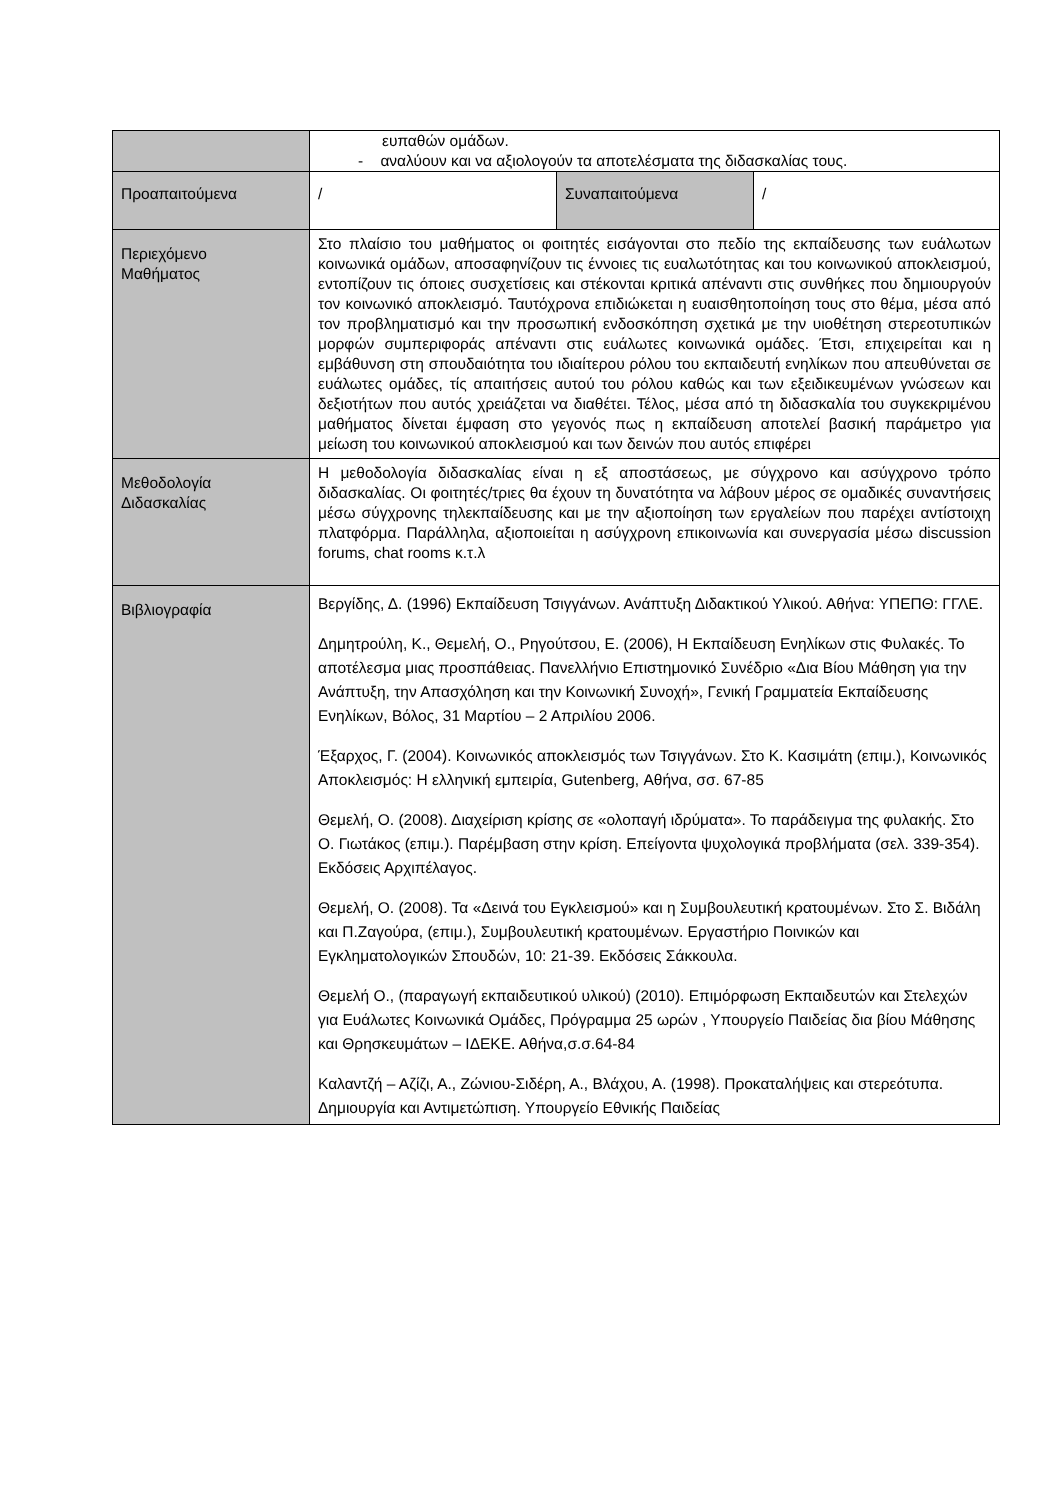| | ευπαθών ομάδων. - αναλύουν και να αξιολογούν τα αποτελέσματα της διδασκαλίας τους. | | |
| Προαπαιτούμενα | / | Συναπαιτούμενα | / |
| Περιεχόμενο Μαθήματος | Στο πλαίσιο του μαθήματος οι φοιτητές εισάγονται στο πεδίο της εκπαίδευσης των ευάλωτων κοινωνικά ομάδων, αποσαφηνίζουν τις έννοιες τις ευαλωτότητας και του κοινωνικού αποκλεισμού, εντοπίζουν τις όποιες συσχετίσεις και στέκονται κριτικά απέναντι στις συνθήκες που δημιουργούν τον κοινωνικό αποκλεισμό. Ταυτόχρονα επιδιώκεται η ευαισθητοποίηση τους στο θέμα, μέσα από τον προβληματισμό και την προσωπική ενδοσκόπηση σχετικά με την υιοθέτηση στερεοτυπικών μορφών συμπεριφοράς απέναντι στις ευάλωτες κοινωνικά ομάδες. Έτσι, επιχειρείται και η εμβάθυνση στη σπουδαιότητα του ιδιαίτερου ρόλου του εκπαιδευτή ενηλίκων που απευθύνεται σε ευάλωτες ομάδες, τίς απαιτήσεις αυτού του ρόλου καθώς και των εξειδικευμένων γνώσεων και δεξιοτήτων που αυτός χρειάζεται να διαθέτει. Τέλος, μέσα από τη διδασκαλία του συγκεκριμένου μαθήματος δίνεται έμφαση στο γεγονός πως η εκπαίδευση αποτελεί βασική παράμετρο για μείωση του κοινωνικού αποκλεισμού και των δεινών που αυτός επιφέρει | | |
| Μεθοδολογία Διδασκαλίας | Η μεθοδολογία διδασκαλίας είναι η εξ αποστάσεως, με σύγχρονο και ασύγχρονο τρόπο διδασκαλίας. Οι φοιτητές/τριες θα έχουν τη δυνατότητα να λάβουν μέρος σε ομαδικές συναντήσεις μέσω σύγχρονης τηλεκπαίδευσης και με την αξιοποίηση των εργαλείων που παρέχει αντίστοιχη πλατφόρμα. Παράλληλα, αξιοποιείται η ασύγχρονη επικοινωνία και συνεργασία μέσω discussion forums, chat rooms κ.τ.λ | | |
| Βιβλιογραφία | Βεργίδης, Δ. (1996) Εκπαίδευση Τσιγγάνων. Ανάπτυξη Διδακτικού Υλικού. Αθήνα: ΥΠΕΠΘ: ΓΓΛΕ. Δημητρούλη, Κ., Θεμελή, Ο., Ρηγούτσου, Ε. (2006), Η Εκπαίδευση Ενηλίκων στις Φυλακές. Το αποτέλεσμα μιας προσπάθειας. Πανελλήνιο Επιστημονικό Συνέδριο «Δια Βίου Μάθηση για την Ανάπτυξη, την Απασχόληση και την Κοινωνική Συνοχή», Γενική Γραμματεία Εκπαίδευσης Ενηλίκων, Βόλος, 31 Μαρτίου – 2 Απριλίου 2006. Έξαρχος, Γ. (2004). Κοινωνικός αποκλεισμός των Τσιγγάνων. Στο Κ. Κασιμάτη (επιμ.), Κοινωνικός Αποκλεισμός: Η ελληνική εμπειρία, Gutenberg, Αθήνα, σσ. 67-85 Θεμελή, Ο. (2008). Διαχείριση κρίσης σε «ολοπαγή ιδρύματα». Το παράδειγμα της φυλακής. Στο Ο. Γιωτάκος (επιμ.). Παρέμβαση στην κρίση. Επείγοντα ψυχολογικά προβλήματα (σελ. 339-354). Εκδόσεις Αρχιπέλαγος. Θεμελή, Ο. (2008). Τα «Δεινά του Εγκλεισμού» και η Συμβουλευτική κρατουμένων. Στο Σ. Βιδάλη και Π.Ζαγούρα, (επιμ.), Συμβουλευτική κρατουμένων. Εργαστήριο Ποινικών και Εγκληματολογικών Σπουδών, 10: 21-39. Εκδόσεις Σάκκουλα. Θεμελή Ο., (παραγωγή εκπαιδευτικού υλικού) (2010). Επιμόρφωση Εκπαιδευτών και Στελεχών για Ευάλωτες Κοινωνικά Ομάδες, Πρόγραμμα 25 ωρών , Υπουργείο Παιδείας δια βίου Μάθησης και Θρησκευμάτων – ΙΔΕΚΕ. Αθήνα,σ.σ.64-84 Καλαντζή – Αζίζι, Α., Ζώνιου-Σιδέρη, Α., Βλάχου, Α. (1998). Προκαταλήψεις και στερεότυπα. Δημιουργία και Αντιμετώπιση. Υπουργείο Εθνικής Παιδείας | | |